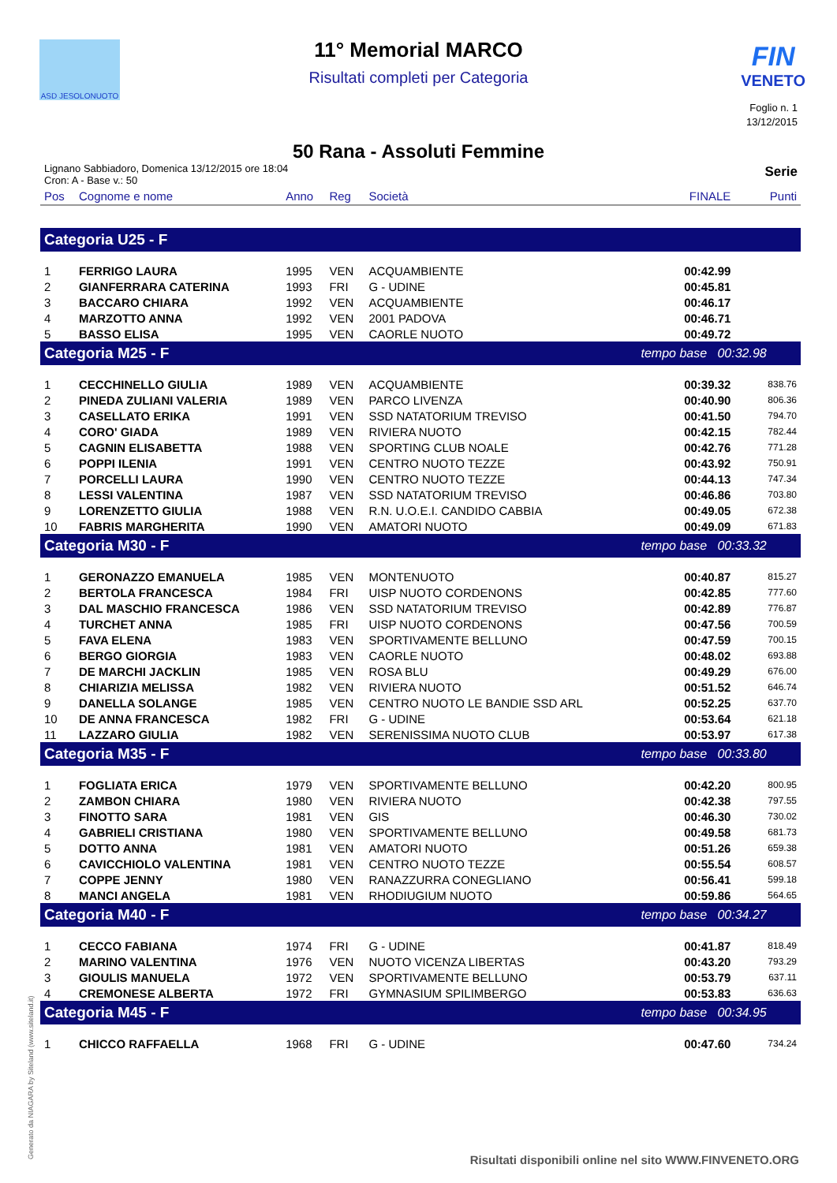ASD JESOLONUOTO FIN
VENETO
11° Memorial MARCO
Risultati completi per Categoria
Foglio n. 1
13/12/2015
50 Rana - Assoluti Femmine
Lignano Sabbiadoro, Domenica 13/12/2015 ore 18:04
Cron: A - Base v.: 50
Serie
| Pos | Cognome e nome | Anno | Reg | Società | FINALE | Punti |
| --- | --- | --- | --- | --- | --- | --- |
| Categoria U25 - F | | | | | | |
| 1 | FERRIGO LAURA | 1995 | VEN | ACQUAMBIENTE | 00:42.99 | |
| 2 | GIANFERRARA CATERINA | 1993 | FRI | G - UDINE | 00:45.81 | |
| 3 | BACCARO CHIARA | 1992 | VEN | ACQUAMBIENTE | 00:46.17 | |
| 4 | MARZOTTO ANNA | 1992 | VEN | 2001 PADOVA | 00:46.71 | |
| 5 | BASSO ELISA | 1995 | VEN | CAORLE NUOTO | 00:49.72 | |
| Categoria M25 - F | | | | | tempo base 00:32.98 | |
| 1 | CECCHINELLO GIULIA | 1989 | VEN | ACQUAMBIENTE | 00:39.32 | 838.76 |
| 2 | PINEDA ZULIANI VALERIA | 1989 | VEN | PARCO LIVENZA | 00:40.90 | 806.36 |
| 3 | CASELLATO ERIKA | 1991 | VEN | SSD NATATORIUM TREVISO | 00:41.50 | 794.70 |
| 4 | CORO' GIADA | 1989 | VEN | RIVIERA NUOTO | 00:42.15 | 782.44 |
| 5 | CAGNIN ELISABETTA | 1988 | VEN | SPORTING CLUB NOALE | 00:42.76 | 771.28 |
| 6 | POPPI ILENIA | 1991 | VEN | CENTRO NUOTO TEZZE | 00:43.92 | 750.91 |
| 7 | PORCELLI LAURA | 1990 | VEN | CENTRO NUOTO TEZZE | 00:44.13 | 747.34 |
| 8 | LESSI VALENTINA | 1987 | VEN | SSD NATATORIUM TREVISO | 00:46.86 | 703.80 |
| 9 | LORENZETTO GIULIA | 1988 | VEN | R.N. U.O.E.I. CANDIDO CABBIA | 00:49.05 | 672.38 |
| 10 | FABRIS MARGHERITA | 1990 | VEN | AMATORI NUOTO | 00:49.09 | 671.83 |
| Categoria M30 - F | | | | | tempo base 00:33.32 | |
| 1 | GERONAZZO EMANUELA | 1985 | VEN | MONTENUOTO | 00:40.87 | 815.27 |
| 2 | BERTOLA FRANCESCA | 1984 | FRI | UISP NUOTO CORDENONS | 00:42.85 | 777.60 |
| 3 | DAL MASCHIO FRANCESCA | 1986 | VEN | SSD NATATORIUM TREVISO | 00:42.89 | 776.87 |
| 4 | TURCHET ANNA | 1985 | FRI | UISP NUOTO CORDENONS | 00:47.56 | 700.59 |
| 5 | FAVA ELENA | 1983 | VEN | SPORTIVAMENTE BELLUNO | 00:47.59 | 700.15 |
| 6 | BERGO GIORGIA | 1983 | VEN | CAORLE NUOTO | 00:48.02 | 693.88 |
| 7 | DE MARCHI JACKLIN | 1985 | VEN | ROSA BLU | 00:49.29 | 676.00 |
| 8 | CHIARIZIA MELISSA | 1982 | VEN | RIVIERA NUOTO | 00:51.52 | 646.74 |
| 9 | DANELLA SOLANGE | 1985 | VEN | CENTRO NUOTO LE BANDIE SSD ARL | 00:52.25 | 637.70 |
| 10 | DE ANNA FRANCESCA | 1982 | FRI | G - UDINE | 00:53.64 | 621.18 |
| 11 | LAZZARO GIULIA | 1982 | VEN | SERENISSIMA NUOTO CLUB | 00:53.97 | 617.38 |
| Categoria M35 - F | | | | | tempo base 00:33.80 | |
| 1 | FOGLIATA ERICA | 1979 | VEN | SPORTIVAMENTE BELLUNO | 00:42.20 | 800.95 |
| 2 | ZAMBON CHIARA | 1980 | VEN | RIVIERA NUOTO | 00:42.38 | 797.55 |
| 3 | FINOTTO SARA | 1981 | VEN | GIS | 00:46.30 | 730.02 |
| 4 | GABRIELI CRISTIANA | 1980 | VEN | SPORTIVAMENTE BELLUNO | 00:49.58 | 681.73 |
| 5 | DOTTO ANNA | 1981 | VEN | AMATORI NUOTO | 00:51.26 | 659.38 |
| 6 | CAVICCHIOLO VALENTINA | 1981 | VEN | CENTRO NUOTO TEZZE | 00:55.54 | 608.57 |
| 7 | COPPE JENNY | 1980 | VEN | RANAZZURRA CONEGLIANO | 00:56.41 | 599.18 |
| 8 | MANCI ANGELA | 1981 | VEN | RHODIUGIUM NUOTO | 00:59.86 | 564.65 |
| Categoria M40 - F | | | | | tempo base 00:34.27 | |
| 1 | CECCO FABIANA | 1974 | FRI | G - UDINE | 00:41.87 | 818.49 |
| 2 | MARINO VALENTINA | 1976 | VEN | NUOTO VICENZA LIBERTAS | 00:43.20 | 793.29 |
| 3 | GIOULIS MANUELA | 1972 | VEN | SPORTIVAMENTE BELLUNO | 00:53.79 | 637.11 |
| 4 | CREMONESE ALBERTA | 1972 | FRI | GYMNASIUM SPILIMBERGO | 00:53.83 | 636.63 |
| Categoria M45 - F | | | | | tempo base 00:34.95 | |
| 1 | CHICCO RAFFAELLA | 1968 | FRI | G - UDINE | 00:47.60 | 734.24 |
Generato da NIAGARA by Siteland (www.siteland.it)
Risultati disponibili online nel sito WWW.FINVENETO.ORG